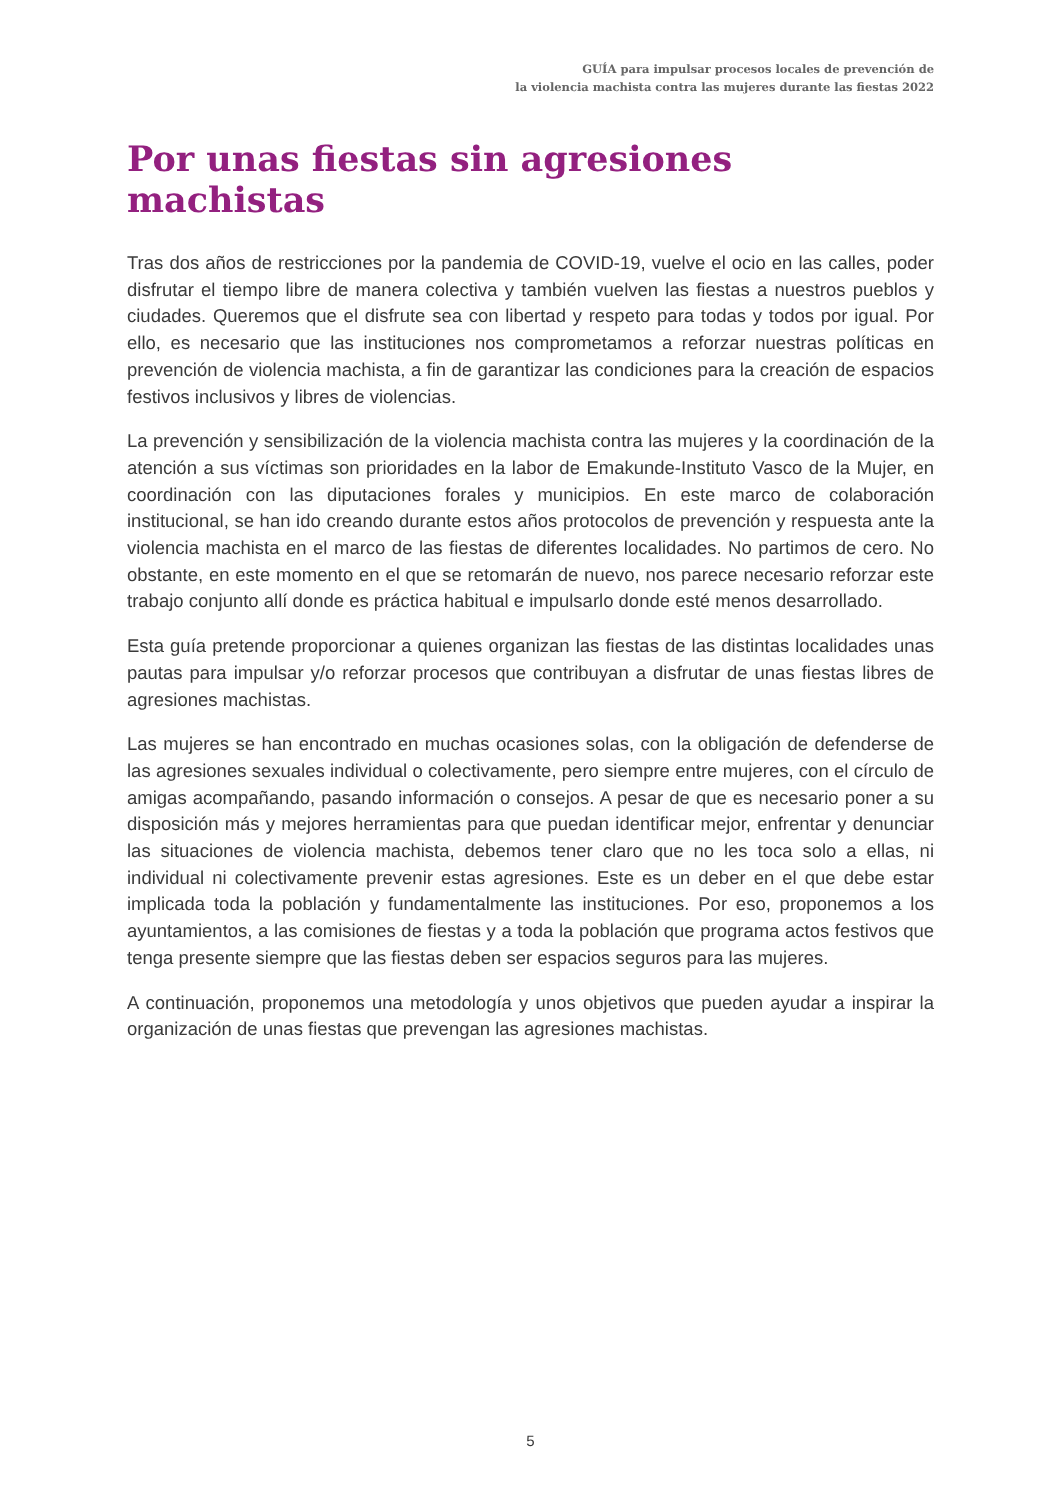GUÍA para impulsar procesos locales de prevención de
la violencia machista contra las mujeres durante las fiestas 2022
Por unas fiestas sin agresiones machistas
Tras dos años de restricciones por la pandemia de COVID-19, vuelve el ocio en las calles, poder disfrutar el tiempo libre de manera colectiva y también vuelven las fiestas a nuestros pueblos y ciudades. Queremos que el disfrute sea con libertad y respeto para todas y todos por igual. Por ello, es necesario que las instituciones nos comprometamos a reforzar nuestras políticas en prevención de violencia machista, a fin de garantizar las condiciones para la creación de espacios festivos inclusivos y libres de violencias.
La prevención y sensibilización de la violencia machista contra las mujeres y la coordinación de la atención a sus víctimas son prioridades en la labor de Emakunde-Instituto Vasco de la Mujer, en coordinación con las diputaciones forales y municipios. En este marco de colaboración institucional, se han ido creando durante estos años protocolos de prevención y respuesta ante la violencia machista en el marco de las fiestas de diferentes localidades. No partimos de cero. No obstante, en este momento en el que se retomarán de nuevo, nos parece necesario reforzar este trabajo conjunto allí donde es práctica habitual e impulsarlo donde esté menos desarrollado.
Esta guía pretende proporcionar a quienes organizan las fiestas de las distintas localidades unas pautas para impulsar y/o reforzar procesos que contribuyan a disfrutar de unas fiestas libres de agresiones machistas.
Las mujeres se han encontrado en muchas ocasiones solas, con la obligación de defenderse de las agresiones sexuales individual o colectivamente, pero siempre entre mujeres, con el círculo de amigas acompañando, pasando información o consejos. A pesar de que es necesario poner a su disposición más y mejores herramientas para que puedan identificar mejor, enfrentar y denunciar las situaciones de violencia machista, debemos tener claro que no les toca solo a ellas, ni individual ni colectivamente prevenir estas agresiones. Este es un deber en el que debe estar implicada toda la población y fundamentalmente las instituciones. Por eso, proponemos a los ayuntamientos, a las comisiones de fiestas y a toda la población que programa actos festivos que tenga presente siempre que las fiestas deben ser espacios seguros para las mujeres.
A continuación, proponemos una metodología y unos objetivos que pueden ayudar a inspirar la organización de unas fiestas que prevengan las agresiones machistas.
5